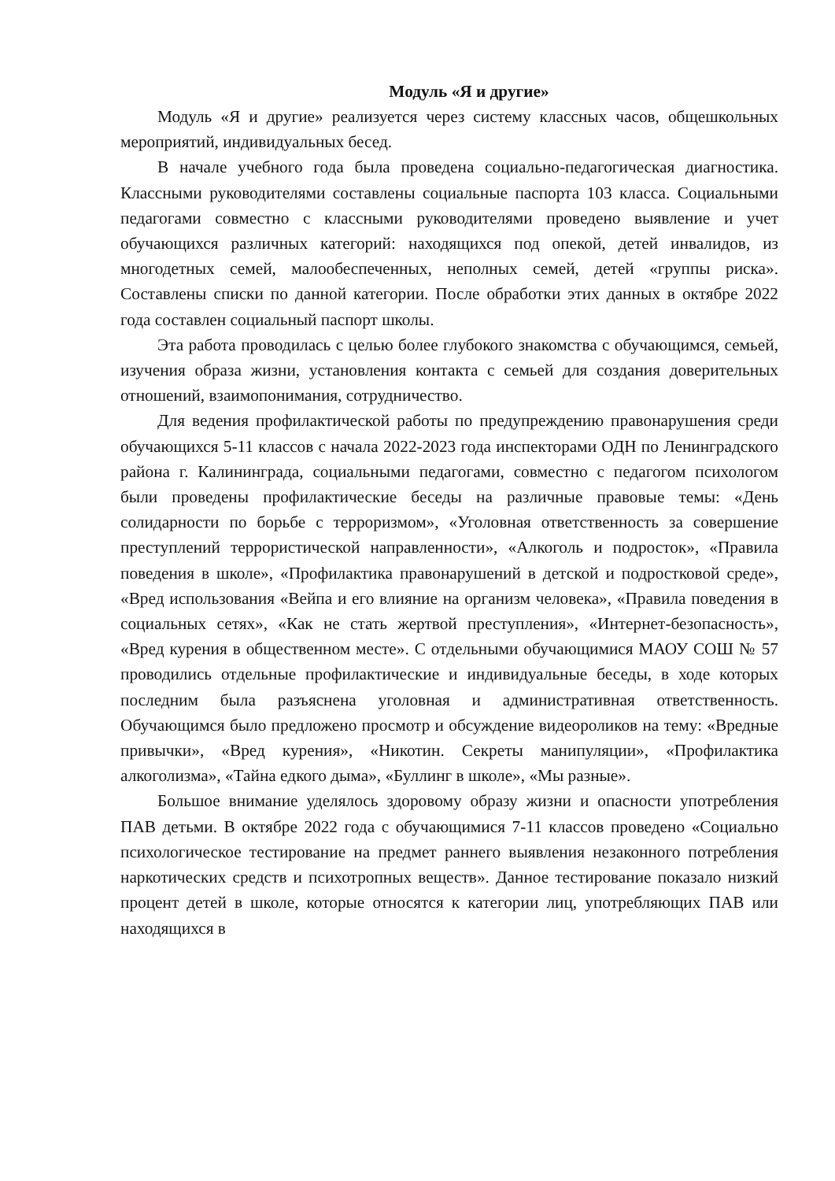Модуль «Я и другие»
Модуль «Я и другие» реализуется через систему классных часов, общешкольных мероприятий, индивидуальных бесед.
В начале учебного года была проведена социально-педагогическая диагностика. Классными руководителями составлены социальные паспорта 103 класса. Социальными педагогами совместно с классными руководителями проведено выявление и учет обучающихся различных категорий: находящихся под опекой, детей инвалидов, из многодетных семей, малообеспеченных, неполных семей, детей «группы риска». Составлены списки по данной категории. После обработки этих данных в октябре 2022 года составлен социальный паспорт школы.
Эта работа проводилась с целью более глубокого знакомства с обучающимся, семьей, изучения образа жизни, установления контакта с семьей для создания доверительных отношений, взаимопонимания, сотрудничество.
Для ведения профилактической работы по предупреждению правонарушения среди обучающихся 5-11 классов с начала 2022-2023 года инспекторами ОДН по Ленинградского района г. Калининграда, социальными педагогами, совместно с педагогом психологом были проведены профилактические беседы на различные правовые темы: «День солидарности по борьбе с терроризмом», «Уголовная ответственность за совершение преступлений террористической направленности», «Алкоголь и подросток», «Правила поведения в школе», «Профилактика правонарушений в детской и подростковой среде», «Вред использования «Вейпа и его влияние на организм человека», «Правила поведения в социальных сетях», «Как не стать жертвой преступления», «Интернет-безопасность», «Вред курения в общественном месте». С отдельными обучающимися МАОУ СОШ № 57 проводились отдельные профилактические и индивидуальные беседы, в ходе которых последним была разъяснена уголовная и административная ответственность. Обучающимся было предложено просмотр и обсуждение видеороликов на тему: «Вредные привычки», «Вред курения», «Никотин. Секреты манипуляции», «Профилактика алкоголизма», «Тайна едкого дыма», «Буллинг в школе», «Мы разные».
Большое внимание уделялось здоровому образу жизни и опасности употребления ПАВ детьми. В октябре 2022 года с обучающимися 7-11 классов проведено «Социально психологическое тестирование на предмет раннего выявления незаконного потребления наркотических средств и психотропных веществ». Данное тестирование показало низкий процент детей в школе, которые относятся к категории лиц, употребляющих ПАВ или находящихся в